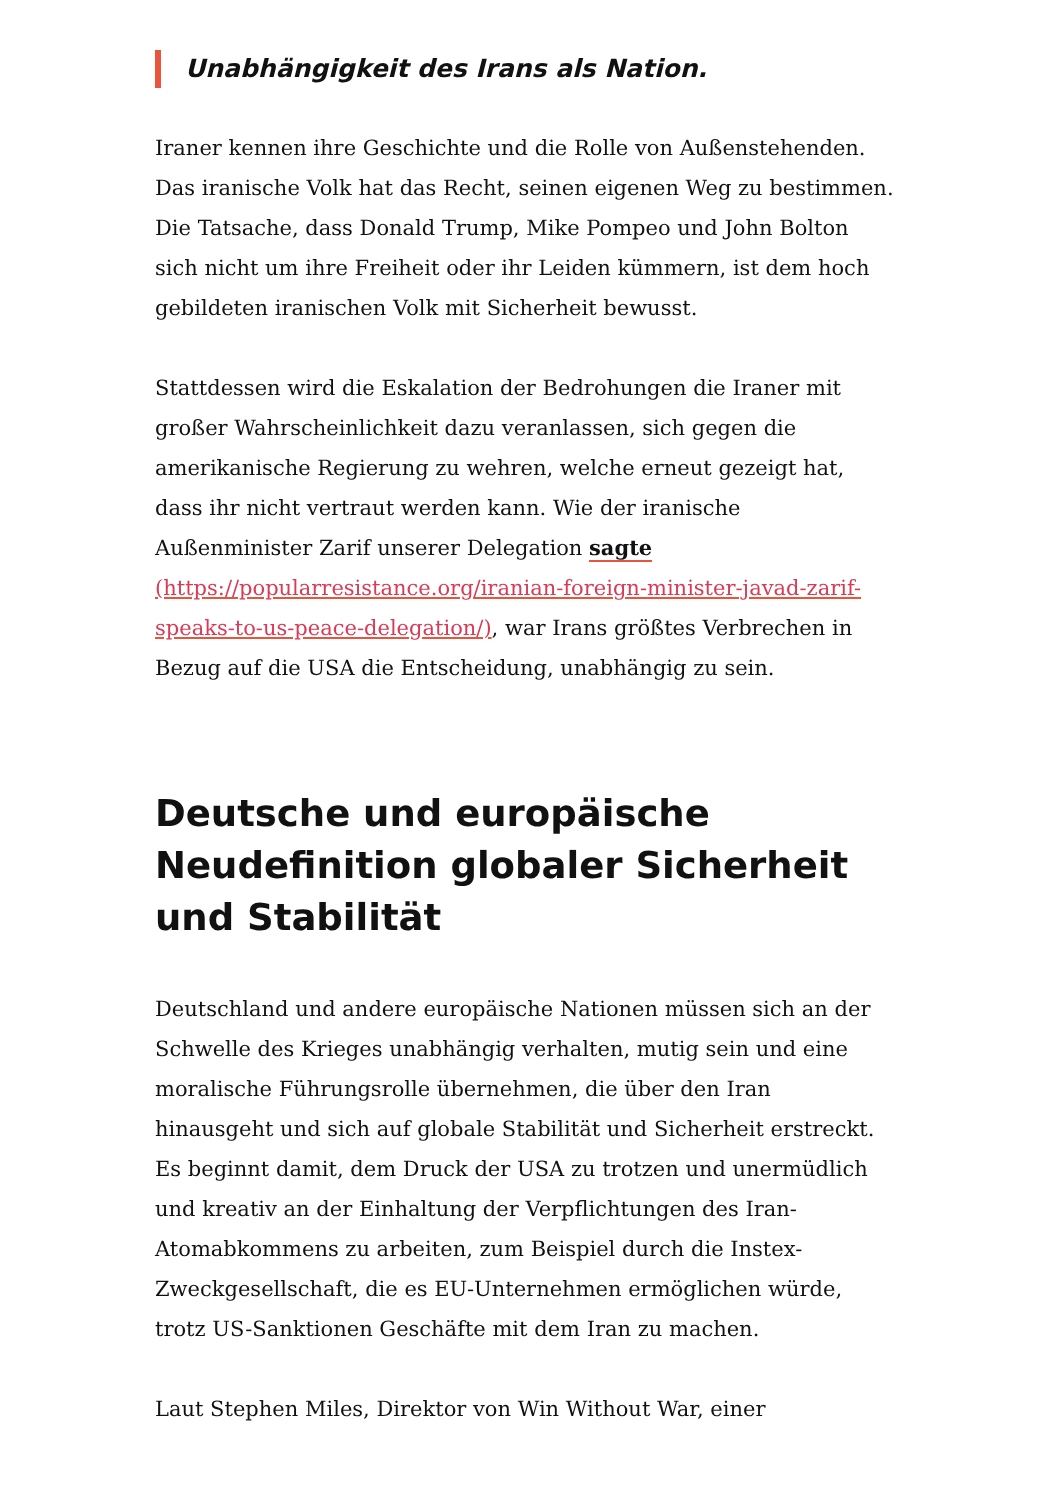Unabhängigkeit des Irans als Nation.
Iraner kennen ihre Geschichte und die Rolle von Außenstehenden. Das iranische Volk hat das Recht, seinen eigenen Weg zu bestimmen. Die Tatsache, dass Donald Trump, Mike Pompeo und John Bolton sich nicht um ihre Freiheit oder ihr Leiden kümmern, ist dem hoch gebildeten iranischen Volk mit Sicherheit bewusst.
Stattdessen wird die Eskalation der Bedrohungen die Iraner mit großer Wahrscheinlichkeit dazu veranlassen, sich gegen die amerikanische Regierung zu wehren, welche erneut gezeigt hat, dass ihr nicht vertraut werden kann. Wie der iranische Außenminister Zarif unserer Delegation sagte (https://popularresistance.org/iranian-foreign-minister-javad-zarif-speaks-to-us-peace-delegation/), war Irans größtes Verbrechen in Bezug auf die USA die Entscheidung, unabhängig zu sein.
Deutsche und europäische Neudefinition globaler Sicherheit und Stabilität
Deutschland und andere europäische Nationen müssen sich an der Schwelle des Krieges unabhängig verhalten, mutig sein und eine moralische Führungsrolle übernehmen, die über den Iran hinausgeht und sich auf globale Stabilität und Sicherheit erstreckt. Es beginnt damit, dem Druck der USA zu trotzen und unermüdlich und kreativ an der Einhaltung der Verpflichtungen des Iran-Atomabkommens zu arbeiten, zum Beispiel durch die Instex-Zweckgesellschaft, die es EU-Unternehmen ermöglichen würde, trotz US-Sanktionen Geschäfte mit dem Iran zu machen.
Laut Stephen Miles, Direktor von Win Without War, einer